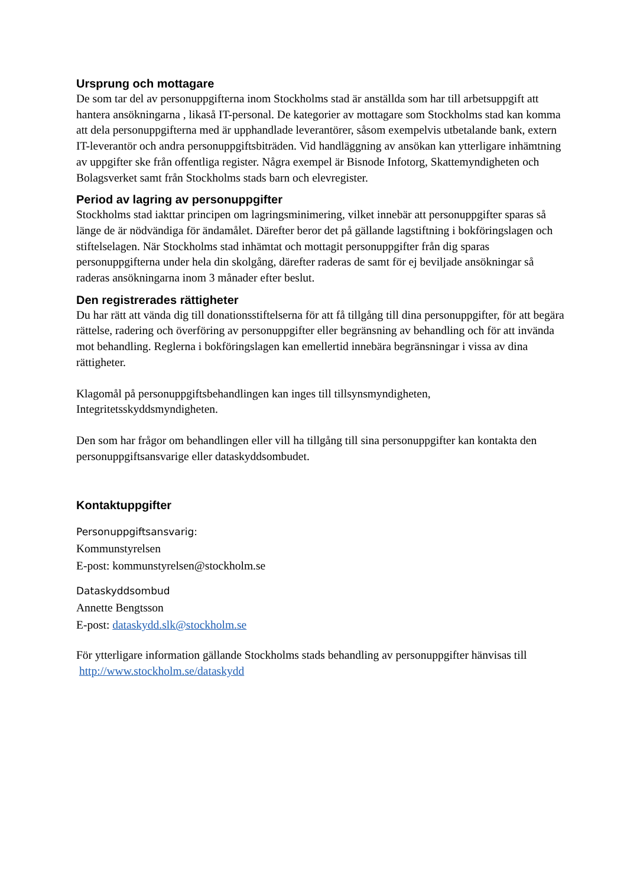Ursprung och mottagare
De som tar del av personuppgifterna inom Stockholms stad är anställda som har till arbetsuppgift att hantera ansökningarna , likaså IT-personal. De kategorier av mottagare som Stockholms stad kan komma att dela personuppgifterna med är upphandlade leverantörer, såsom exempelvis utbetalande bank, extern IT-leverantör och andra personuppgiftsbiträden. Vid handläggning av ansökan kan ytterligare inhämtning av uppgifter ske från offentliga register. Några exempel är Bisnode Infotorg, Skattemyndigheten och Bolagsverket samt från Stockholms stads barn och elevregister.
Period av lagring av personuppgifter
Stockholms stad iakttar principen om lagringsminimering, vilket innebär att personuppgifter sparas så länge de är nödvändiga för ändamålet. Därefter beror det på gällande lagstiftning i bokföringslagen och stiftelselagen. När Stockholms stad inhämtat och mottagit personuppgifter från dig sparas personuppgifterna under hela din skolgång, därefter raderas de samt för ej beviljade ansökningar så raderas ansökningarna inom 3 månader efter beslut.
Den registrerades rättigheter
Du har rätt att vända dig till donationsstiftelserna för att få tillgång till dina personuppgifter, för att begära rättelse, radering och överföring av personuppgifter eller begränsning av behandling och för att invända mot behandling. Reglerna i bokföringslagen kan emellertid innebära begränsningar i vissa av dina rättigheter.
Klagomål på personuppgiftsbehandlingen kan inges till tillsynsmyndigheten, Integritetsskyddsmyndigheten.
Den som har frågor om behandlingen eller vill ha tillgång till sina personuppgifter kan kontakta den personuppgiftsansvarige eller dataskyddsombudet.
Kontaktuppgifter
Personuppgiftsansvarig:
Kommunstyrelsen
E-post: kommunstyrelsen@stockholm.se
Dataskyddsombud
Annette Bengtsson
E-post: dataskydd.slk@stockholm.se
För ytterligare information gällande Stockholms stads behandling av personuppgifter hänvisas till http://www.stockholm.se/dataskydd